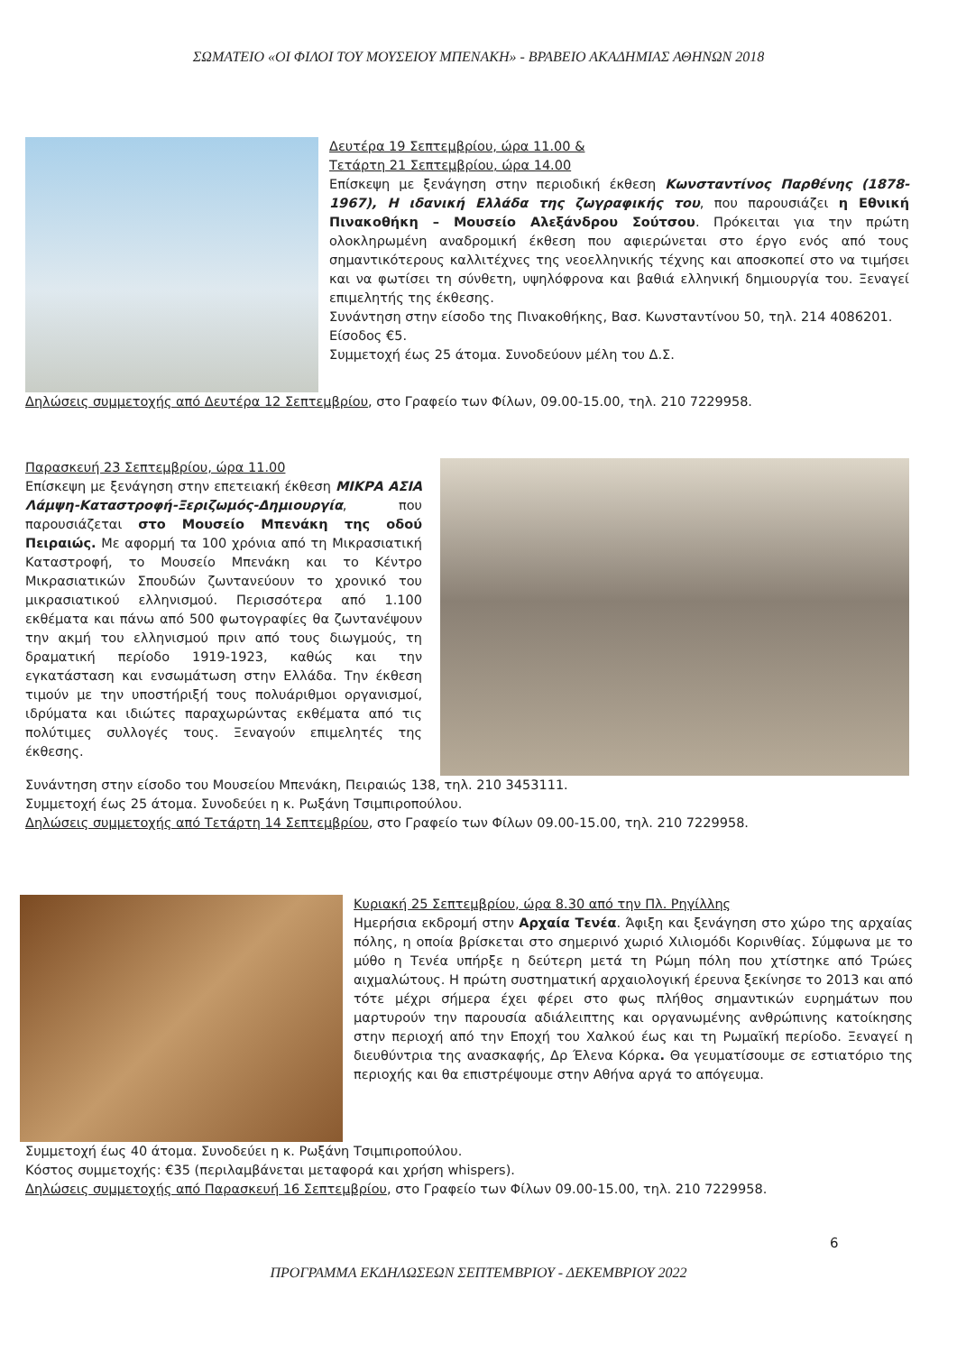ΣΩΜΑΤΕΙΟ «ΟΙ ΦΙΛΟΙ ΤΟΥ ΜΟΥΣΕΙΟΥ ΜΠΕΝΑΚΗ» - ΒΡΑΒΕΙΟ ΑΚΑΔΗΜΙΑΣ ΑΘΗΝΩΝ 2018
Δευτέρα 19 Σεπτεμβρίου, ώρα 11.00 &
Τετάρτη 21 Σεπτεμβρίου, ώρα 14.00
Επίσκεψη με ξενάγηση στην περιοδική έκθεση Κωνσταντίνος Παρθένης (1878-1967), Η ιδανική Ελλάδα της ζωγραφικής του, που παρουσιάζει η Εθνική Πινακοθήκη – Μουσείο Αλεξάνδρου Σούτσου. Πρόκειται για την πρώτη ολοκληρωμένη αναδρομική έκθεση που αφιερώνεται στο έργο ενός από τους σημαντικότερους καλλιτέχνες της νεοελληνικής τέχνης και αποσκοπεί στο να τιμήσει και να φωτίσει τη σύνθετη, υψηλόφρονα και βαθιά ελληνική δημιουργία του. Ξεναγεί επιμελητής της έκθεσης.
Συνάντηση στην είσοδο της Πινακοθήκης, Βασ. Κωνσταντίνου 50, τηλ. 214 4086201.
Είσοδος €5.
Συμμετοχή έως 25 άτομα. Συνοδεύουν μέλη του Δ.Σ.
Δηλώσεις συμμετοχής από Δευτέρα 12 Σεπτεμβρίου, στο Γραφείο των Φίλων, 09.00-15.00, τηλ. 210 7229958.
Παρασκευή 23 Σεπτεμβρίου, ώρα 11.00
Επίσκεψη με ξενάγηση στην επετειακή έκθεση ΜΙΚΡΑ ΑΣΙΑ Λάμψη-Καταστροφή-Ξεριζωμός-Δημιουργία, που παρουσιάζεται στο Μουσείο Μπενάκη της οδού Πειραιώς. Με αφορμή τα 100 χρόνια από τη Μικρασιατική Καταστροφή, το Μουσείο Μπενάκη και το Κέντρο Μικρασιατικών Σπουδών ζωντανεύουν το χρονικό του μικρασιατικού ελληνισμού. Περισσότερα από 1.100 εκθέματα και πάνω από 500 φωτογραφίες θα ζωντανέψουν την ακμή του ελληνισμού πριν από τους διωγμούς, τη δραματική περίοδο 1919-1923, καθώς και την εγκατάσταση και ενσωμάτωση στην Ελλάδα. Την έκθεση τιμούν με την υποστήριξή τους πολυάριθμοι οργανισμοί, ιδρύματα και ιδιώτες παραχωρώντας εκθέματα από τις πολύτιμες συλλογές τους. Ξεναγούν επιμελητές της έκθεσης.
Συνάντηση στην είσοδο του Μουσείου Μπενάκη, Πειραιώς 138, τηλ. 210 3453111.
Συμμετοχή έως 25 άτομα. Συνοδεύει η κ. Ρωξάνη Τσιμπιροπούλου.
Δηλώσεις συμμετοχής από Τετάρτη 14 Σεπτεμβρίου, στο Γραφείο των Φίλων 09.00-15.00, τηλ. 210 7229958.
Κυριακή 25 Σεπτεμβρίου, ώρα 8.30 από την Πλ. Ρηγίλλης
Ημερήσια εκδρομή στην Αρχαία Τενέα. Άφιξη και ξενάγηση στο χώρο της αρχαίας πόλης, η οποία βρίσκεται στο σημερινό χωριό Χιλιομόδι Κορινθίας. Σύμφωνα με το μύθο η Τενέα υπήρξε η δεύτερη μετά τη Ρώμη πόλη που χτίστηκε από Τρώες αιχμαλώτους. Η πρώτη συστηματική αρχαιολογική έρευνα ξεκίνησε το 2013 και από τότε μέχρι σήμερα έχει φέρει στο φως πλήθος σημαντικών ευρημάτων που μαρτυρούν την παρουσία αδιάλειπτης και οργανωμένης ανθρώπινης κατοίκησης στην περιοχή από την Εποχή του Χαλκού έως και τη Ρωμαϊκή περίοδο. Ξεναγεί η διευθύντρια της ανασκαφής, Δρ Έλενα Κόρκα. Θα γευματίσουμε σε εστιατόριο της περιοχής και θα επιστρέψουμε στην Αθήνα αργά το απόγευμα.
Συμμετοχή έως 40 άτομα. Συνοδεύει η κ. Ρωξάνη Τσιμπιροπούλου.
Κόστος συμμετοχής: €35 (περιλαμβάνεται μεταφορά και χρήση whispers).
Δηλώσεις συμμετοχής από Παρασκευή 16 Σεπτεμβρίου, στο Γραφείο των Φίλων 09.00-15.00, τηλ. 210 7229958.
6
ΠΡΟΓΡΑΜΜΑ ΕΚΔΗΛΩΣΕΩΝ ΣΕΠΤΕΜΒΡΙΟΥ - ΔΕΚΕΜΒΡΙΟΥ 2022